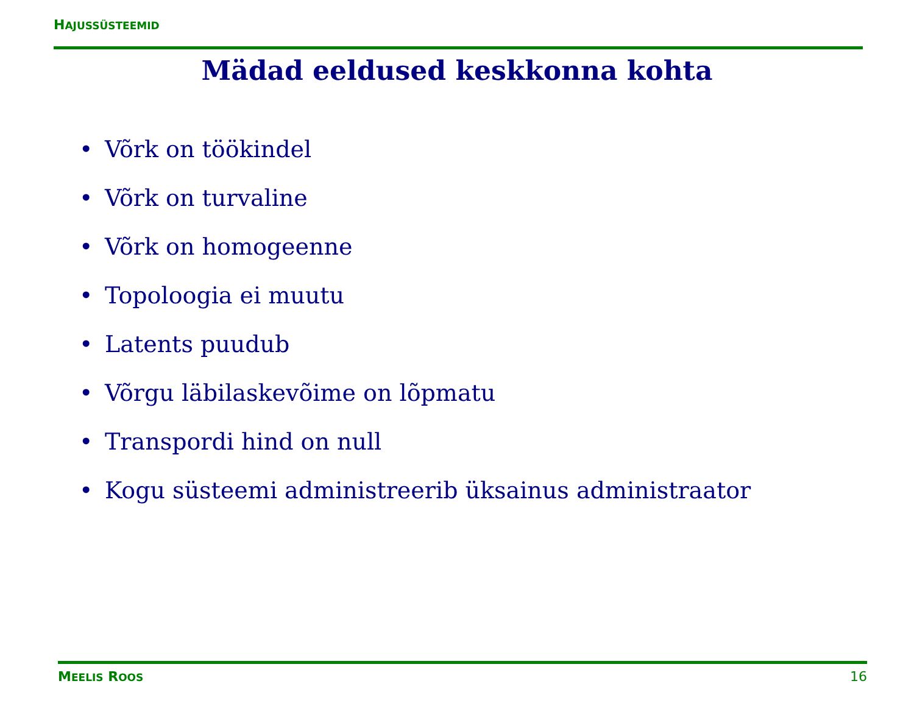HAJUSSÜSTEEMID
Mädad eeldused keskkonna kohta
• Võrk on töökindel
• Võrk on turvaline
• Võrk on homogeenne
• Topoloogia ei muutu
• Latents puudub
• Võrgu läbilaskevõime on lõpmatu
• Transpordi hind on null
• Kogu süsteemi administreerib üksainus administraator
MEELIS ROOS
16